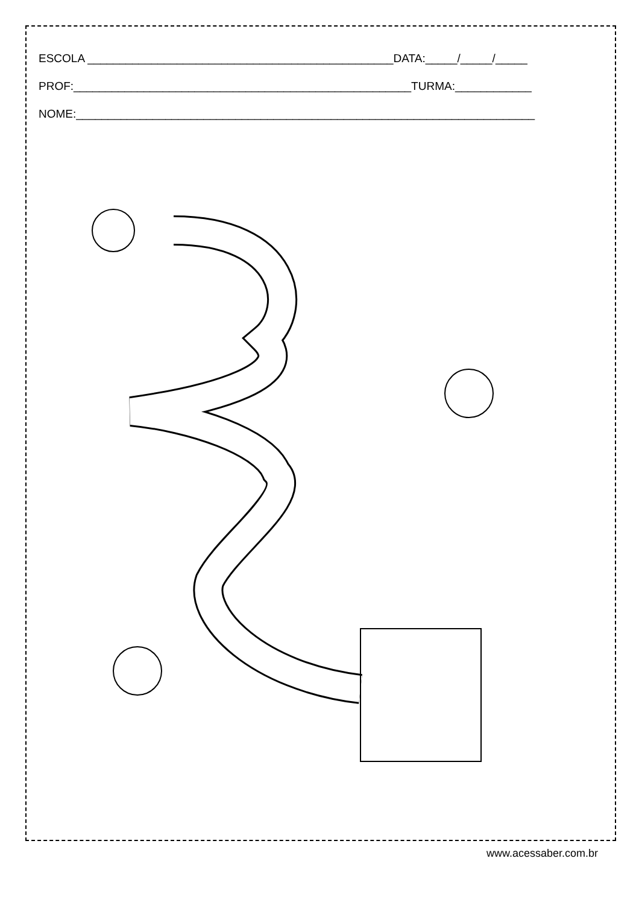ESCOLA ________________________________________________DATA:_____/_____/_____
PROF:_____________________________________________________TURMA:____________
NOME:________________________________________________________________________
www.acessaber.com.br